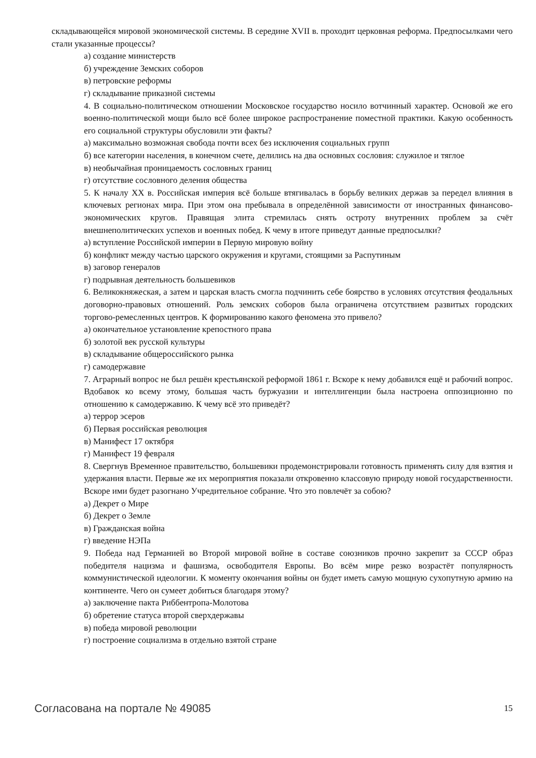складывающейся мировой экономической системы. В середине XVII в. проходит церковная реформа. Предпосылками чего стали указанные процессы?
а) создание министерств
б) учреждение Земских соборов
в) петровские реформы
г) складывание приказной системы
4. В социально-политическом отношении Московское государство носило вотчинный характер. Основой же его военно-политической мощи было всё более широкое распространение поместной практики. Какую особенность его социальной структуры обусловили эти факты?
а) максимально возможная свобода почти всех без исключения социальных групп
б) все категории населения, в конечном счете, делились на два основных сословия: служилое и тяглое
в) необычайная проницаемость сословных границ
г) отсутствие сословного деления общества
5. К началу XX в. Российская империя всё больше втягивалась в борьбу великих держав за передел влияния в ключевых регионах мира. При этом она пребывала в определённой зависимости от иностранных финансово-экономических кругов. Правящая элита стремилась снять остроту внутренних проблем за счёт внешнеполитических успехов и военных побед. К чему в итоге приведут данные предпосылки?
а) вступление Российской империи в Первую мировую войну
б) конфликт между частью царского окружения и кругами, стоящими за Распутиным
в) заговор генералов
г) подрывная деятельность большевиков
6. Великокняжеская, а затем и царская власть смогла подчинить себе боярство в условиях отсутствия феодальных договорно-правовых отношений. Роль земских соборов была ограничена отсутствием развитых городских торгово-ремесленных центров. К формированию какого феномена это привело?
а) окончательное установление крепостного права
б) золотой век русской культуры
в) складывание общероссийского рынка
г) самодержавие
7. Аграрный вопрос не был решён крестьянской реформой 1861 г. Вскоре к нему добавился ещё и рабочий вопрос. Вдобавок ко всему этому, большая часть буржуазии и интеллигенции была настроена оппозиционно по отношению к самодержавию. К чему всё это приведёт?
а) террор эсеров
б) Первая российская революция
в) Манифест 17 октября
г) Манифест 19 февраля
8. Свергнув Временное правительство, большевики продемонстрировали готовность применять силу для взятия и удержания власти. Первые же их мероприятия показали откровенно классовую природу новой государственности. Вскоре ими будет разогнано Учредительное собрание. Что это повлечёт за собою?
а) Декрет о Мире
б) Декрет о Земле
в) Гражданская война
г) введение НЭПа
9. Победа над Германией во Второй мировой войне в составе союзников прочно закрепит за СССР образ победителя нацизма и фашизма, освободителя Европы. Во всём мире резко возрастёт популярность коммунистической идеологии. К моменту окончания войны он будет иметь самую мощную сухопутную армию на континенте. Чего он сумеет добиться благодаря этому?
а) заключение пакта Риббентропа-Молотова
б) обретение статуса второй сверхдержавы
в) победа мировой революции
г) построение социализма в отдельно взятой стране
Согласована на портале № 49085 15